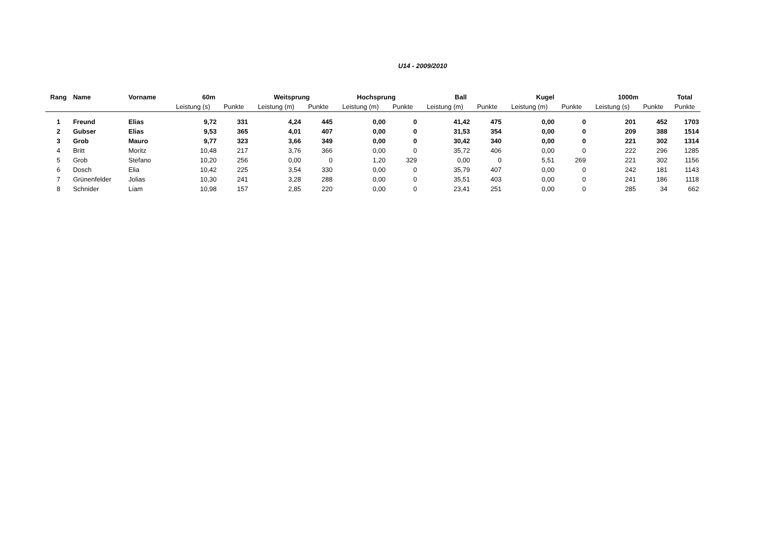U14 - 2009/2010
| Rang | Name | Vorname | 60m | | Weitsprung | | Hochsprung | | Ball | | Kugel | | 1000m | | Total |
| --- | --- | --- | --- | --- | --- | --- | --- | --- | --- | --- | --- | --- | --- | --- | --- |
| | | | Leistung (s) | Punkte | Leistung (m) | Punkte | Leistung (m) | Punkte | Leistung (m) | Punkte | Leistung (m) | Punkte | Leistung (s) | Punkte | Punkte |
| 1 | Freund | Elias | 9,72 | 331 | 4,24 | 445 | 0,00 | 0 | 41,42 | 475 | 0,00 | 0 | 201 | 452 | 1703 |
| 2 | Gubser | Elias | 9,53 | 365 | 4,01 | 407 | 0,00 | 0 | 31,53 | 354 | 0,00 | 0 | 209 | 388 | 1514 |
| 3 | Grob | Mauro | 9,77 | 323 | 3,66 | 349 | 0,00 | 0 | 30,42 | 340 | 0,00 | 0 | 221 | 302 | 1314 |
| 4 | Britt | Moritz | 10,48 | 217 | 3,76 | 366 | 0,00 | 0 | 35,72 | 406 | 0,00 | 0 | 222 | 296 | 1285 |
| 5 | Grob | Stefano | 10,20 | 256 | 0,00 | 0 | 1,20 | 329 | 0,00 | 0 | 5,51 | 269 | 221 | 302 | 1156 |
| 6 | Dosch | Elia | 10,42 | 225 | 3,54 | 330 | 0,00 | 0 | 35,79 | 407 | 0,00 | 0 | 242 | 181 | 1143 |
| 7 | Grünenfelder | Jolias | 10,30 | 241 | 3,28 | 288 | 0,00 | 0 | 35,51 | 403 | 0,00 | 0 | 241 | 186 | 1118 |
| 8 | Schnider | Liam | 10,98 | 157 | 2,85 | 220 | 0,00 | 0 | 23,41 | 251 | 0,00 | 0 | 285 | 34 | 662 |